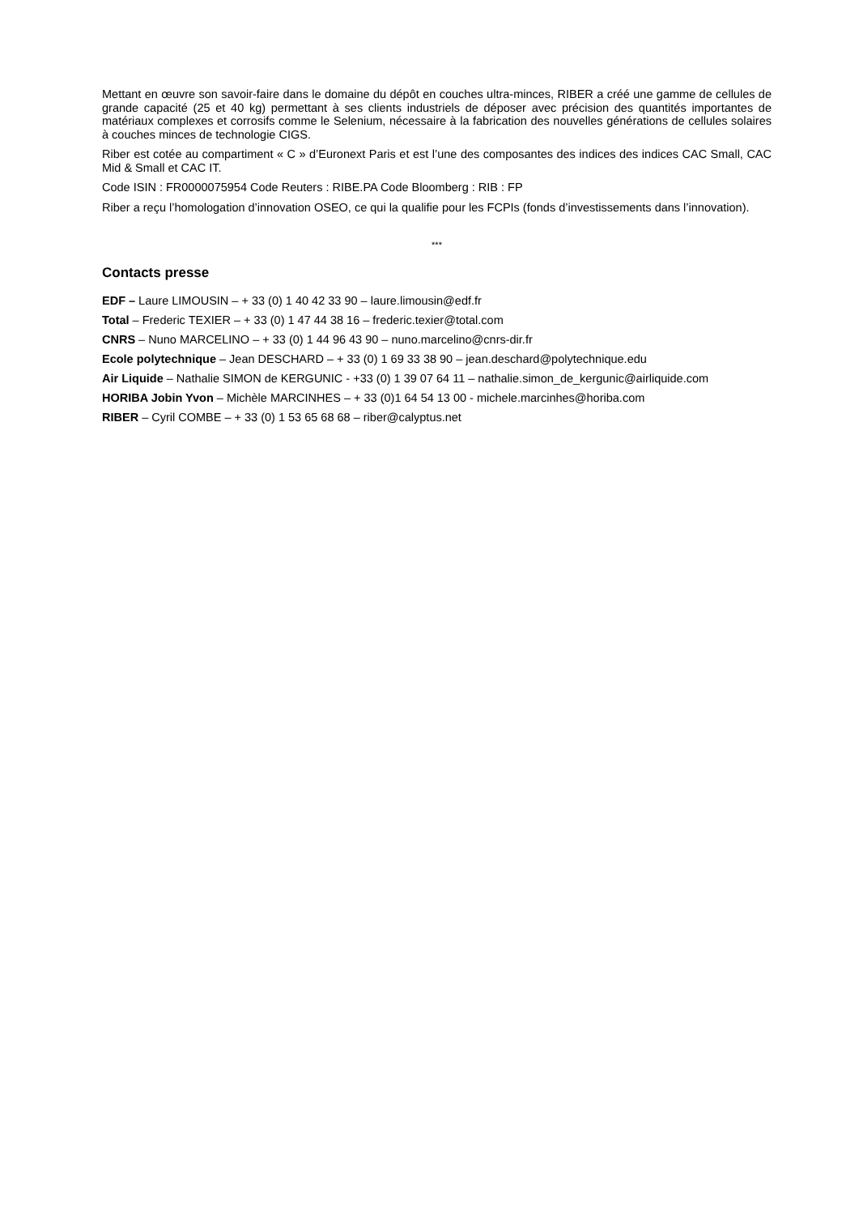Mettant en œuvre son savoir-faire dans le domaine du dépôt en couches ultra-minces, RIBER a créé une gamme de cellules de grande capacité (25 et 40 kg) permettant à ses clients industriels de déposer avec précision des quantités importantes de matériaux complexes et corrosifs comme le Selenium, nécessaire à la fabrication des nouvelles générations de cellules solaires à couches minces de technologie CIGS.
Riber est cotée au compartiment « C » d’Euronext Paris et est l’une des composantes des indices des indices CAC Small, CAC Mid & Small et CAC IT.
Code ISIN : FR0000075954 Code Reuters : RIBE.PA Code Bloomberg : RIB : FP
Riber a reçu l’homologation d’innovation OSEO, ce qui la qualifie pour les FCPIs (fonds d’investissements dans l’innovation).
***
Contacts presse
EDF – Laure LIMOUSIN – + 33 (0) 1 40 42 33 90 – laure.limousin@edf.fr
Total – Frederic TEXIER – + 33 (0) 1 47 44 38 16 – frederic.texier@total.com
CNRS – Nuno MARCELINO – + 33 (0) 1 44 96 43 90 – nuno.marcelino@cnrs-dir.fr
Ecole polytechnique – Jean DESCHARD – + 33 (0) 1 69 33 38 90 – jean.deschard@polytechnique.edu
Air Liquide – Nathalie SIMON de KERGUNIC - +33 (0) 1 39 07 64 11 – nathalie.simon_de_kergunic@airliquide.com
HORIBA Jobin Yvon – Michèle MARCINHES – + 33 (0)1 64 54 13 00 - michele.marcinhes@horiba.com
RIBER – Cyril COMBE – + 33 (0) 1 53 65 68 68 – riber@calyptus.net